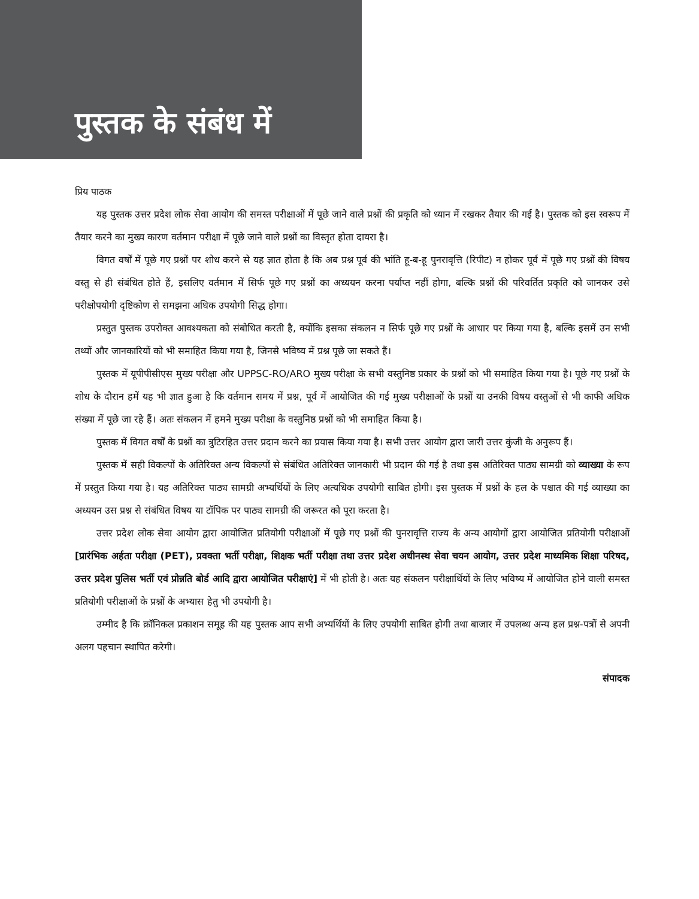पुस्तक के संबंध में
प्रिय पाठक
यह पुस्तक उत्तर प्रदेश लोक सेवा आयोग की समस्त परीक्षाओं में पूछे जाने वाले प्रश्नों की प्रकृति को ध्यान में रखकर तैयार की गई है। पुस्तक को इस स्वरूप में तैयार करने का मुख्य कारण वर्तमान परीक्षा में पूछे जाने वाले प्रश्नों का विस्तृत होता दायरा है।
विगत वर्षों में पूछे गए प्रश्नों पर शोध करने से यह ज्ञात होता है कि अब प्रश्न पूर्व की भांति हू-ब-हू पुनरावृत्ति (रिपीट) न होकर पूर्व में पूछे गए प्रश्नों की विषय वस्तु से ही संबंधित होते हैं, इसलिए वर्तमान में सिर्फ पूछे गए प्रश्नों का अध्ययन करना पर्याप्त नहीं होगा, बल्कि प्रश्नों की परिवर्तित प्रकृति को जानकर उसे परीक्षोपयोगी दृष्टिकोण से समझना अधिक उपयोगी सिद्ध होगा।
प्रस्तुत पुस्तक उपरोक्त आवश्यकता को संबोधित करती है, क्योंकि इसका संकलन न सिर्फ पूछे गए प्रश्नों के आधार पर किया गया है, बल्कि इसमें उन सभी तथ्यों और जानकारियों को भी समाहित किया गया है, जिनसे भविष्य में प्रश्न पूछे जा सकते हैं।
पुस्तक में यूपीपीसीएस मुख्य परीक्षा और UPPSC-RO/ARO मुख्य परीक्षा के सभी वस्तुनिष्ठ प्रकार के प्रश्नों को भी समाहित किया गया है। पूछे गए प्रश्नों के शोध के दौरान हमें यह भी ज्ञात हुआ है कि वर्तमान समय में प्रश्न, पूर्व में आयोजित की गई मुख्य परीक्षाओं के प्रश्नों या उनकी विषय वस्तुओं से भी काफी अधिक संख्या में पूछे जा रहे हैं। अतः संकलन में हमने मुख्य परीक्षा के वस्तुनिष्ठ प्रश्नों को भी समाहित किया है।
पुस्तक में विगत वर्षों के प्रश्नों का त्रुटिरहित उत्तर प्रदान करने का प्रयास किया गया है। सभी उत्तर आयोग द्वारा जारी उत्तर कुंजी के अनुरूप हैं।
पुस्तक में सही विकल्पों के अतिरिक्त अन्य विकल्पों से संबंधित अतिरिक्त जानकारी भी प्रदान की गई है तथा इस अतिरिक्त पाठ्य सामग्री को व्याख्या के रूप में प्रस्तुत किया गया है। यह अतिरिक्त पाठ्य सामग्री अभ्यर्थियों के लिए अत्यधिक उपयोगी साबित होगी। इस पुस्तक में प्रश्नों के हल के पश्चात की गई व्याख्या का अध्ययन उस प्रश्न से संबंधित विषय या टॉपिक पर पाठ्य सामग्री की जरूरत को पूरा करता है।
उत्तर प्रदेश लोक सेवा आयोग द्वारा आयोजित प्रतियोगी परीक्षाओं में पूछे गए प्रश्नों की पुनरावृत्ति राज्य के अन्य आयोगों द्वारा आयोजित प्रतियोगी परीक्षाओं [प्रारंभिक अर्हता परीक्षा (PET), प्रवक्ता भर्ती परीक्षा, शिक्षक भर्ती परीक्षा तथा उत्तर प्रदेश अधीनस्थ सेवा चयन आयोग, उत्तर प्रदेश माध्यमिक शिक्षा परिषद, उत्तर प्रदेश पुलिस भर्ती एवं प्रोन्नति बोर्ड आदि द्वारा आयोजित परीक्षाएं] में भी होती है। अतः यह संकलन परीक्षार्थियों के लिए भविष्य में आयोजित होने वाली समस्त प्रतियोगी परीक्षाओं के प्रश्नों के अभ्यास हेतु भी उपयोगी है।
उम्मीद है कि क्रॉनिकल प्रकाशन समूह की यह पुस्तक आप सभी अभ्यर्थियों के लिए उपयोगी साबित होगी तथा बाजार में उपलब्ध अन्य हल प्रश्न-पत्रों से अपनी अलग पहचान स्थापित करेगी।
संपादक